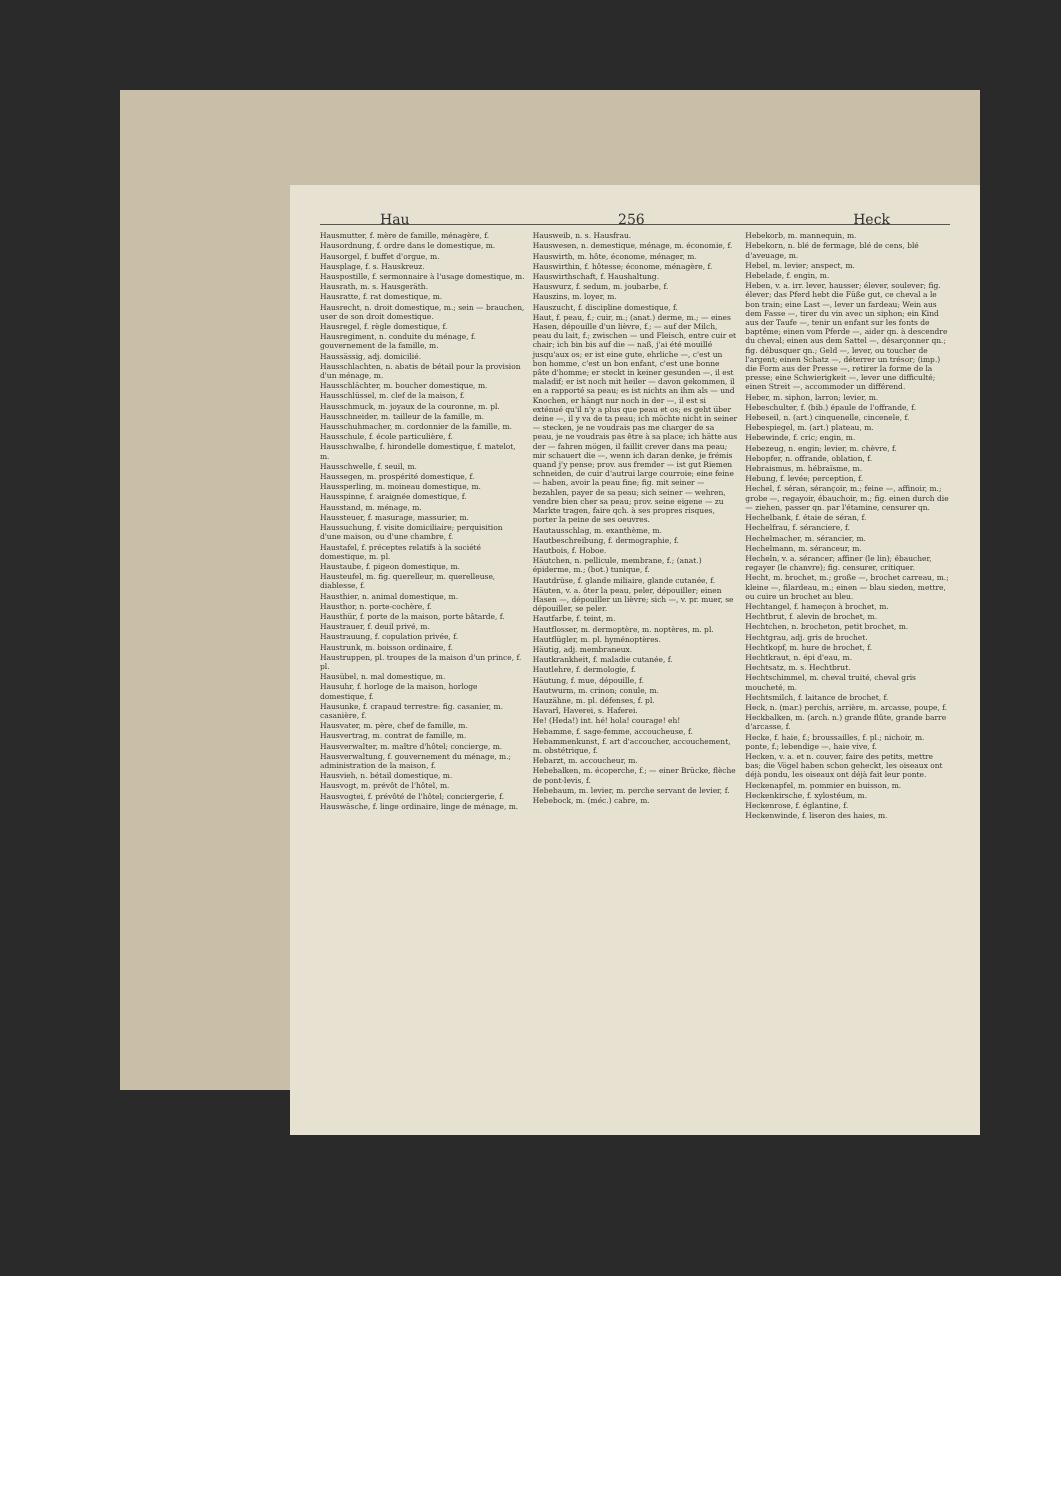Hau 256 Heck
Hausmutter, f. mère de famille, ménagère, f.
Hausordnung, f. ordre dans le domestique, m.
Hausorgel, f. buffet d'orgue, m.
Hausplage, f. s. Hauskreuz.
Hauspostille, f. sermonnaire à l'usage domestique, m.
Hausrath, m. s. Hausgeräth.
Hausratte, f. rat domestique, m.
Hausrecht, n. droit domestique, m.; sein — brauchen, user de son droit domestique.
Hausregel, f. règle domestique, f.
Hausregiment, n. conduite du ménage, f. gouvernement de la famille, m.
Haussässig, adj. domicilié.
Hausschlachten, n. abatis de bétail pour la provision d'un ménage, m.
Hausschlächter, m. boucher domestique, m.
Hausschlüssel, m. clef de la maison, f.
Hausschmuck, m. joyaux de la couronne, m. pl.
Hausschneider, m. tailleur de la famille, m.
Hausschuhmacher, m. cordonnier de la famille, m.
Hausschule, f. école particulière, f.
Hausschwalbe, f. hirondelle domestique, f. matelot, m.
Hausschwelle, f. seuil, m.
Haussegen, m. prospérité domestique, f.
Haussperling, m. moineau domestique, m.
Hausspinne, f. araignée domestique, f.
Hausstand, m. ménage, m.
Haussteuer, f. masurage, massurier, m.
Haussuchung, f. visite domiciliaire; perquisition d'une maison, ou d'une chambre, f.
Haustafel, f. préceptes relatifs à la société domestique, m. pl.
Haustaube, f. pigeon domestique, m.
Hausteufel, m. fig. querelleur, m. querelleuse, diablesse, f.
Hausthier, n. animal domestique, m.
Hausthor, n. porte-cochère, f.
Hausthür, f. porte de la maison, porte bâtarde, f.
Haustrauer, f. deuil privé, m.
Haustrauung, f. copulation privée, f.
Haustrunk, m. boisson ordinaire, f.
Haustruppen, pl. troupes de la maison d'un prince, f. pl.
Hausübel, n. mal domestique, m.
Hausuhr, f. horloge de la maison, horloge domestique, f.
Hausunke, f. crapaud terrestre: fig. casanier, m. casanière, f.
Hausvater, m. père, chef de famille, m.
Hausvertrag, m. contrat de famille, m.
Hausverwalter, m. maître d'hôtel; concierge, m.
Hausverwaltung, f. gouvernement du ménage, m.; administration de la maison, f.
Hausvieh, n. bétail domestique, m.
Hausvogt, m. prévôt de l'hôtel, m.
Hausvogtei, f. prévôté de l'hôtel; conciergerie, f.
Hauswäsche, f. linge ordinaire, linge de ménage, m.
Hausweib, n. s. Hausfrau.
Hauswesen, n. demestique, ménage, m. économie, f.
Hauswirth, m. hôte, économe, ménager, m.
Hauswirthin, f. hôtesse; économe, ménagère, f.
Hauswirthschaft, f. Haushaltung.
Hauswurz, f. sedum, m. joubarbe, f.
Hauszins, m. loyer, m.
Hauszucht, f. discipline domestique, f.
Haut, f. peau, f.; cuir, m.; (anat.) derme, m.; — eines Hasen, dépouille d'un lièvre, f.; — auf der Milch, peau du lait, f.; zwischen — und Fleisch, entre cuir et chair; ich bin bis auf die — naß, j'ai été mouillé jusqu'aux os; er ist eine gute, ehrliche —, c'est un bon homme, c'est un bon enfant, c'est une bonne pâte d'homme; er steckt in keiner gesunden —, il est maladif; er ist noch mit heiler — davon gekommen, il en a rapporté sa peau; es ist nichts an ihm als — und Knochen, er hängt nur noch in der —, il est si exténué qu'il n'y a plus que peau et os; es geht über deine —, il y va de ta peau; ich möchte nicht in seiner — stecken, je ne voudrais pas me charger de sa peau, je ne voudrais pas être à sa place; ich hätte aus der — fahren mögen, il faillit crever dans ma peau; mir schauert die —, wenn ich daran denke, je frémis quand j'y pense; prov. aus fremder — ist gut Riemen schneiden, de cuir d'autrui large courroie; eine feine — haben, avoir la peau fine; fig. mit seiner — bezahlen, payer de sa peau; sich seiner — wehren, vendre bien cher sa peau; prov. seine eigene — zu Markte tragen, faire qch. à ses propres risques, porter la peine de ses oeuvres.
Hautausschlag, m. exanthème, m.
Hautbeschreibung, f. dermographie, f.
Hautbois, f. Hoboe.
Häutchen, n. pellicule, membrane, f.; (anat.) épiderme, m.; (bot.) tunique, f.
Hautdrüse, f. glande miliaire, glande cutanée, f.
Häuten, v. a. ôter la peau, peler, dépouiller; einen Hasen —, dépouiller un lièvre; sich —, v. pr. muer, se dépouiller, se peler.
Hautfarbe, f. teint, m.
Hautflosser, m. dermoptère, m. noptères, m. pl.
Hautflügler, m. pl. hyménoptères.
Häutig, adj. membraneux.
Hautkrankheit, f. maladie cutanée, f.
Hautlehre, f. dermologie, f.
Häutung, f. mue, dépouille, f.
Hautwurm, m. crinon; conule, m.
Hauzähne, m. pl. défenses, f. pl.
Havarî, Haverei, s. Haferei.
He! (Heda!) int. hé! hola! courage! eh!
Hebamme, f. sage-femme, accoucheuse, f.
Hebammenkunst, f. art d'accoucher, accouchement, m. obstétrique, f.
Hebarzt, m. accoucheur, m.
Hebebalken, m. écoperche, f.; — einer Brücke, flèche de pont-levis, f.
Hebebaum, m. levier, m. perche servant de levier, f.
Hebebock, m. (méc.) cabre, m.
Hebekorb, m. mannequin, m.
Hebekorn, n. blé de fermage, blé de cens, blé d'aveuage, m.
Hebel, m. levier; anspect, m.
Hebelade, f. engin, m.
Heben, v. a. irr. lever, hausser; élever, soulever; fig. élever; das Pferd hebt die Füße gut, ce cheval a le bon train; eine Last —, lever un fardeau; Wein aus dem Fasse —, tirer du vin avec un siphon; ein Kind aus der Taufe —, tenir un enfant sur les fonts de baptême; einen vom Pferde —, aider qn. à descendre du cheval; einen aus dem Sattel —, désarçonner qn.; fig. débusquer qn.; Geld —, lever, ou toucher de l'argent; einen Schatz —, déterrer un trésor; (imp.) die Form aus der Presse —, retirer la forme de la presse; eine Schwierigkeit —, lever une difficulté; einen Streit —, accommoder un différend.
Heber, m. siphon, larron; levier, m.
Hebeschulter, f. (bib.) épaule de l'offrande, f.
Hebeseil, n. (art.) cinquenelle, cincenele, f.
Hebespiegel, m. (art.) plateau, m.
Hebewinde, f. cric; engin, m.
Hebezeug, n. engin; levier, m. chèvre, f.
Hebopfer, n. offrande, oblation, f.
Hebraismus, m. hébraïsme, m.
Hebung, f. levée; perception, f.
Hechel, f. séran, sérançoir, m.; feine —, affinoir, m.; grobe —, regayoir, ébauchoir, m.; fig. einen durch die — ziehen, passer qn. par l'étamine, censurer qn.
Hechelbank, f. étaie de séran, f.
Hechelfrau, f. séranciere, f.
Hechelmacher, m. sérancier, m.
Hechelmann, m. séranceur, m.
Hecheln, v. a. sérancer; affiner (le lin); ébaucher, regayer (le chanvre); fig. censurer, critiquer.
Hecht, m. brochet, m.; große —, brochet carreau, m.; kleine —, filardeau, m.; einen — blau sieden, mettre, ou cuire un brochet au bleu.
Hechtangel, f. hameçon à brochet, m.
Hechtbrut, f. alevin de brochet, m.
Hechtchen, n. brocheton, petit brochet, m.
Hechtgrau, adj. gris de brochet.
Hechtkopf, m. hure de brochet, f.
Hechtkraut, n. épi d'eau, m.
Hechtsatz, m. s. Hechtbrut.
Hechtschimmel, m. cheval truité, cheval gris moucheté, m.
Hechtsmilch, f. laitance de brochet, f.
Heck, n. (mar.) perchis, arrière, m. arcasse, poupe, f.
Heckbalken, m. (arch. n.) grande flûte, grande barre d'arcasse, f.
Hecke, f. haie, f.; broussailles, f. pl.; nichoir, m. ponte, f.; lebendige —, haie vive, f.
Hecken, v. a. et n. couver, faire des petits, mettre bas; die Vögel haben schon geheckt, les oiseaux ont déjà pondu, les oiseaux ont déjà fait leur ponte.
Heckenapfel, m. pommier en buisson, m.
Heckenkirsche, f. xylostéum, m.
Heckenrose, f. églantine, f.
Heckenwinde, f. liseron des haies, m.